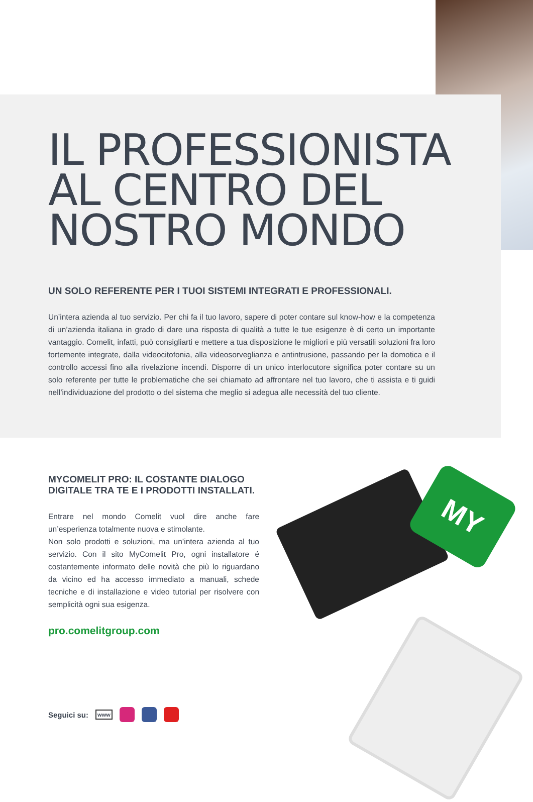IL PROFESSIONISTA
AL CENTRO DEL
NOSTRO MONDO
UN SOLO REFERENTE PER I TUOI SISTEMI INTEGRATI E PROFESSIONALI.
Un’intera azienda al tuo servizio. Per chi fa il tuo lavoro, sapere di poter contare sul know-how e la competenza di un’azienda italiana in grado di dare una risposta di qualità a tutte le tue esigenze è di certo un importante vantaggio. Comelit, infatti, può consigliarti e mettere a tua disposizione le migliori e più versatili soluzioni fra loro fortemente integrate, dalla videocitofonia, alla videosorveglianza e antintrusione, passando per la domotica e il controllo accessi fino alla rivelazione incendi. Disporre di un unico interlocutore significa poter contare su un solo referente per tutte le problematiche che sei chiamato ad affrontare nel tuo lavoro, che ti assista e ti guidi nell’individuazione del prodotto o del sistema che meglio si adegua alle necessità del tuo cliente.
MYCOMELIT PRO: IL COSTANTE DIALOGO DIGITALE TRA TE E I PRODOTTI INSTALLATI.
Entrare nel mondo Comelit vuol dire anche fare un’esperienza totalmente nuova e stimolante.
Non solo prodotti e soluzioni, ma un’intera azienda al tuo servizio. Con il sito MyComelit Pro, ogni installatore é costantemente informato delle novità che più lo riguardano da vicino ed ha accesso immediato a manuali, schede tecniche e di installazione e video tutorial per risolvere con semplicità ogni sua esigenza.
pro.comelitgroup.com
Seguici su: www
MY